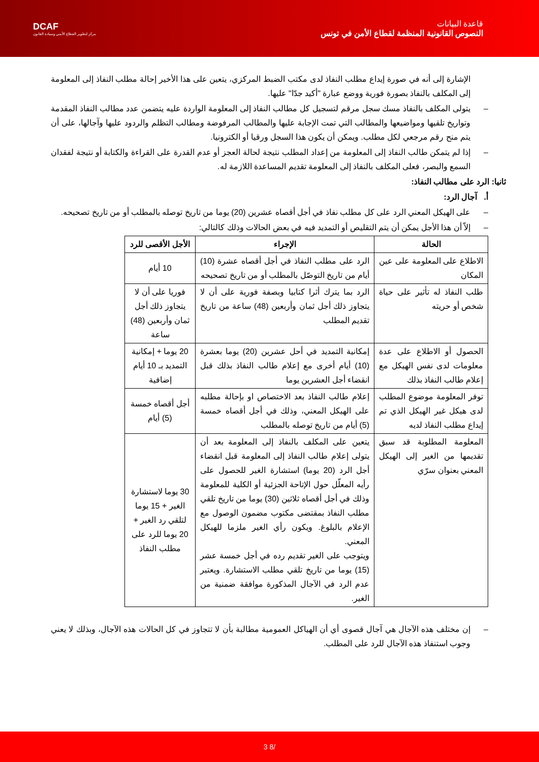DCAF
مركز لتطوير القطاع الأمني وسيادة القانون
قاعدة البيانات
النصوص القانونية المنظمة لقطاع الأمن في تونس
الإشارة إلى أنه في صورة إيداع مطلب النفاذ لدى مكتب الضبط المركزي، يتعين على هذا الأخير إحالة مطلب النفاذ إلى المعلومة إلى المكلف بالنفاذ بصورة فورية ووضع عبارة "أكيد جدّا" عليها.
– يتولى المكلف بالنفاذ مسك سجل مرقم لتسجيل كل مطالب النفاذ إلى المعلومة الواردة عليه يتضمن عدد مطالب النفاذ المقدمة وتواريخ تلقيها ومواضيعها والمطالب التي تمت الإجابة عليها والمطالب المرفوضة ومطالب التظلم والردود عليها وآجالها، على أن يتم منح رقم مرجعي لكل مطلب. ويمكن أن يكون هذا السجل ورقيا أو الكترونيا.
– إذا لم يتمكن طالب النفاذ إلى المعلومة من إعداد المطلب نتيجة لحالة العجز أو عدم القدرة على القراءة والكتابة أو نتيجة لفقدان السمع والبصر، فعلى المكلف بالنفاذ إلى المعلومة تقديم المساعدة اللازمة له.
ثانيا: الرد على مطالب النفاذ:
أ. آجال الرد:
– على الهيكل المعني الرد على كل مطلب نفاذ في أجل أقصاه عشرين (20) يوما من تاريخ توصله بالمطلب أو من تاريخ تصحيحه.
– إلاّ أن هذا الأجل يمكن أن يتم التقليص أو التمديد فيه في بعض الحالات وذلك كالتالي:
| الحالة | الإجراء | الأجل الأقصى للرد |
| --- | --- | --- |
| الاطلاع على المعلومة على عين المكان | الرد على مطلب النفاذ في أجل أقصاه عشرة (10) أيام من تاريخ التوصّل بالمطلب أو من تاريخ تصحيحه | 10 أيام |
| طلب النفاذ له تأثير على حياة شخص أو حريته | الرد بما يترك أثرا كتابيا وبصفة فورية على أن لا يتجاوز ذلك أجل ثمان وأربعين (48) ساعة من تاريخ تقديم المطلب | فوريا على أن لا يتجاوز ذلك أجل ثمان وأربعين (48) ساعة |
| الحصول أو الاطلاع على عدة معلومات لدى نفس الهيكل مع إعلام طالب النفاذ بذلك | إمكانية التمديد في أحل عشرين (20) يوما بعشرة (10) أيام أخرى مع إعلام طالب النفاذ بذلك قبل انقضاء أجل العشرين يوما | 20 يوما + إمكانية التمديد بـ 10 أيام إضافية |
| توفر المعلومة موضوع المطلب لدى هيكل غير الهيكل الذي تم إيداع مطلب النفاذ لديه | إعلام طالب النفاذ بعد الاختصاص او بإحالة مطلبه على الهيكل المعني، وذلك في أجل أقصاه خمسة (5) أيام من تاريخ توصله بالمطلب | أجل أقصاه خمسة (5) أيام |
| المعلومة المطلوبة قد سبق تقديمها من الغير إلى الهيكل المعني بعنوان سرّي | يتعين على المكلف بالنفاذ إلى المعلومة بعد أن يتولى إعلام طالب النفاذ إلى المعلومة قبل انقضاء أجل الرد (20 يوما) استشارة الغير للحصول على رأيه المعلّل حول الإتاحة الجزئية أو الكلية للمعلومة وذلك في أجل أقصاه ثلاثين (30) يوما من تاريخ تلقي مطلب النفاذ بمقتضى مكتوب مضمون الوصول مع الإعلام بالبلوغ. ويكون رأي الغير ملزما للهيكل المعني. ويتوجب على الغير تقديم رده في أجل خمسة عشر (15) يوما من تاريخ تلقي مطلب الاستشارة. ويعتبر عدم الرد في الآجال المذكورة موافقة ضمنية من الغير. | 30 يوما لاستشارة الغير + 15 يوما لتلقي رد الغير + 20 يوما للرد على مطلب النفاذ |
– إن مختلف هذه الآجال هي آجال قصوى أي أن الهياكل العمومية مطالبة بأن لا تتجاوز في كل الحالات هذه الآجال، وبذلك لا يعني وجوب استنفاذ هذه الآجال للرد على المطلب.
3 8/